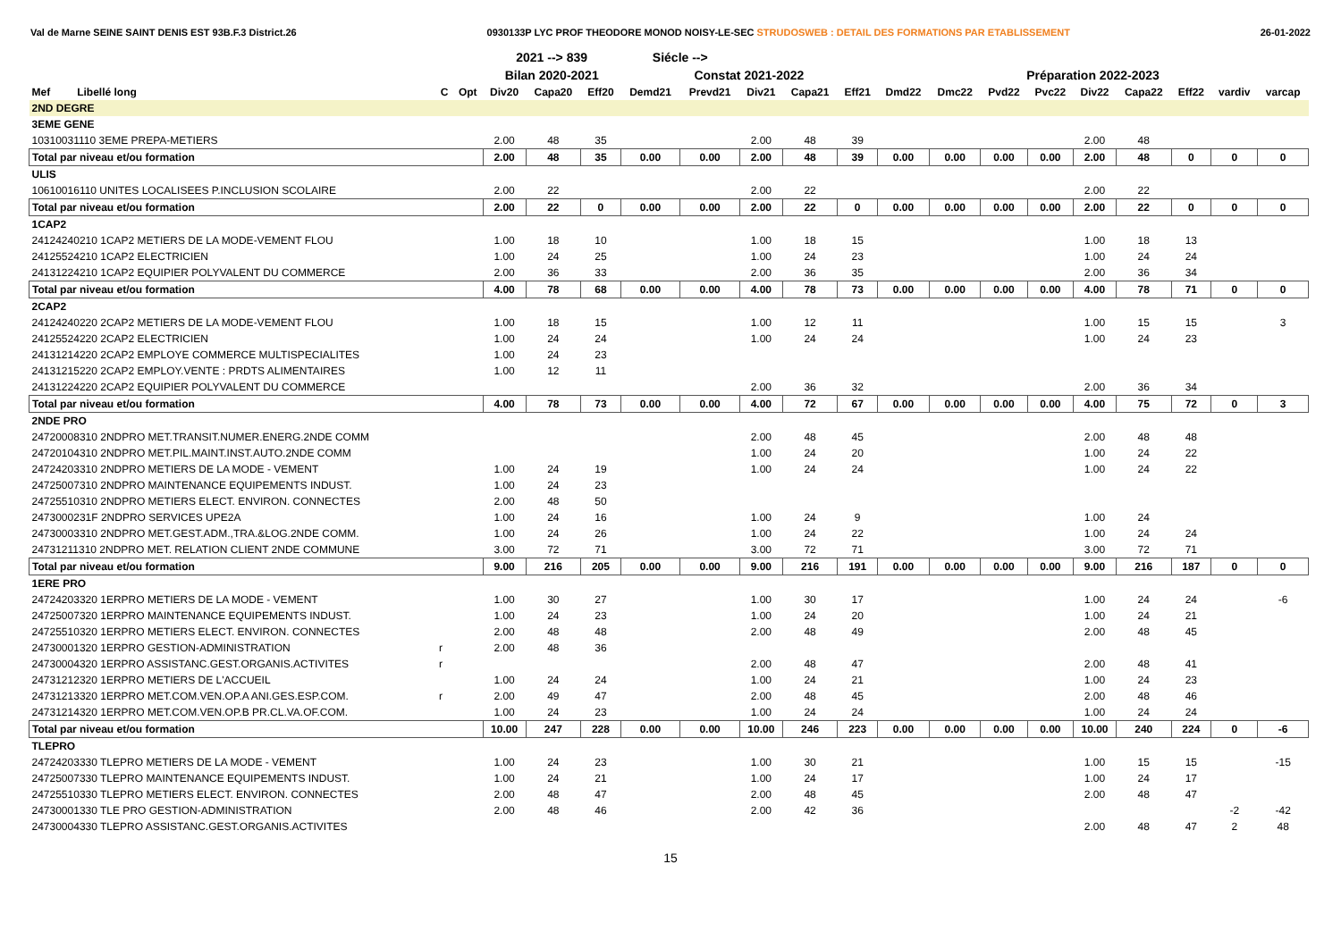Val de Marne SEINE SAINT DENIS EST 93B.F.3 District.26 0930133P LYC PROF THEODORE MONOD NOISY-LE-SEC STRUDOSWEB : DETAIL DES FORMATIONS PAR ETABLISSEMENT 26-01-2022
| | | | 2021 --> 839 | | | Siécle --> | | | | | | | | | | | | | |
| --- | --- | --- | --- | --- | --- | --- | --- | --- | --- | --- | --- | --- | --- | --- | --- | --- | --- | --- | --- |
| | | | Bilan 2020-2021 | | | Constat 2021-2022 | | | | | Préparation 2022-2023 | | | | | | | | |
| Mef Libellé long | C | Opt | Div20 | Capa20 | Eff20 | Demd21 | Prevd21 | Div21 | Capa21 | Eff21 | Dmd22 | Dmc22 | Pvd22 | Pvc22 | Div22 | Capa22 | Eff22 | vardiv | varcap |
| 2ND DEGRE | | | | | | | | | | | | | | | | | | | |
| 3EME GENE | | | | | | | | | | | | | | | | | | | |
| 10310031110 3EME PREPA-METIERS | | | 2.00 | 48 | 35 | | | 2.00 | 48 | 39 | | | | | 2.00 | 48 | | | |
| Total par niveau et/ou formation | | | 2.00 | 48 | 35 | 0.00 | 0.00 | 2.00 | 48 | 39 | 0.00 | 0.00 | 0.00 | 0.00 | 2.00 | 48 | 0 | 0 | 0 |
| ULIS | | | | | | | | | | | | | | | | | | | |
| 10610016110 UNITES LOCALISEES P.INCLUSION SCOLAIRE | | | 2.00 | 22 | | | | 2.00 | 22 | | | | | | 2.00 | 22 | | | |
| Total par niveau et/ou formation | | | 2.00 | 22 | 0 | 0.00 | 0.00 | 2.00 | 22 | 0 | 0.00 | 0.00 | 0.00 | 0.00 | 2.00 | 22 | 0 | 0 | 0 |
| 1CAP2 | | | | | | | | | | | | | | | | | | | |
| 24124240210 1CAP2 METIERS DE LA MODE-VEMENT FLOU | | | 1.00 | 18 | 10 | | | 1.00 | 18 | 15 | | | | | 1.00 | 18 | 13 | | |
| 24125524210 1CAP2 ELECTRICIEN | | | 1.00 | 24 | 25 | | | 1.00 | 24 | 23 | | | | | 1.00 | 24 | 24 | | |
| 24131224210 1CAP2 EQUIPIER POLYVALENT DU COMMERCE | | | 2.00 | 36 | 33 | | | 2.00 | 36 | 35 | | | | | 2.00 | 36 | 34 | | |
| Total par niveau et/ou formation | | | 4.00 | 78 | 68 | 0.00 | 0.00 | 4.00 | 78 | 73 | 0.00 | 0.00 | 0.00 | 0.00 | 4.00 | 78 | 71 | 0 | 0 |
| 2CAP2 | | | | | | | | | | | | | | | | | | | |
| 24124240220 2CAP2 METIERS DE LA MODE-VEMENT FLOU | | | 1.00 | 18 | 15 | | | 1.00 | 12 | 11 | | | | | 1.00 | 15 | 15 | | 3 |
| 24125524220 2CAP2 ELECTRICIEN | | | 1.00 | 24 | 24 | | | 1.00 | 24 | 24 | | | | | 1.00 | 24 | 23 | | |
| 24131214220 2CAP2 EMPLOYE COMMERCE MULTISPECIALITES | | | 1.00 | 24 | 23 | | | | | | | | | | | | | | |
| 24131215220 2CAP2 EMPLOY.VENTE : PRDTS ALIMENTAIRES | | | 1.00 | 12 | 11 | | | | | | | | | | | | | | |
| 24131224220 2CAP2 EQUIPIER POLYVALENT DU COMMERCE | | | | | | | | 2.00 | 36 | 32 | | | | | 2.00 | 36 | 34 | | |
| Total par niveau et/ou formation | | | 4.00 | 78 | 73 | 0.00 | 0.00 | 4.00 | 72 | 67 | 0.00 | 0.00 | 0.00 | 0.00 | 4.00 | 75 | 72 | 0 | 3 |
| 2NDE PRO | | | | | | | | | | | | | | | | | | | |
| 24720008310 2NDPRO MET.TRANSIT.NUMER.ENERG.2NDE COMM | | | | | | | | 2.00 | 48 | 45 | | | | | 2.00 | 48 | 48 | | |
| 24720104310 2NDPRO MET.PIL.MAINT.INST.AUTO.2NDE COMM | | | | | | | | 1.00 | 24 | 20 | | | | | 1.00 | 24 | 22 | | |
| 24724203310 2NDPRO METIERS DE LA MODE - VEMENT | | | 1.00 | 24 | 19 | | | 1.00 | 24 | 24 | | | | | 1.00 | 24 | 22 | | |
| 24725007310 2NDPRO MAINTENANCE EQUIPEMENTS INDUST. | | | 1.00 | 24 | 23 | | | | | | | | | | | | | | |
| 24725510310 2NDPRO METIERS ELECT. ENVIRON. CONNECTES | | | 2.00 | 48 | 50 | | | | | | | | | | | | | | |
| 2473000231F 2NDPRO SERVICES UPE2A | | | 1.00 | 24 | 16 | | | 1.00 | 24 | 9 | | | | | 1.00 | 24 | | | |
| 24730003310 2NDPRO MET.GEST.ADM.,TRA.&LOG.2NDE COMM. | | | 1.00 | 24 | 26 | | | 1.00 | 24 | 22 | | | | | 1.00 | 24 | 24 | | |
| 24731211310 2NDPRO MET. RELATION CLIENT 2NDE COMMUNE | | | 3.00 | 72 | 71 | | | 3.00 | 72 | 71 | | | | | 3.00 | 72 | 71 | | |
| Total par niveau et/ou formation | | | 9.00 | 216 | 205 | 0.00 | 0.00 | 9.00 | 216 | 191 | 0.00 | 0.00 | 0.00 | 0.00 | 9.00 | 216 | 187 | 0 | 0 |
| 1ERE PRO | | | | | | | | | | | | | | | | | | | |
| 24724203320 1ERPRO METIERS DE LA MODE - VEMENT | | | 1.00 | 30 | 27 | | | 1.00 | 30 | 17 | | | | | 1.00 | 24 | 24 | | -6 |
| 24725007320 1ERPRO MAINTENANCE EQUIPEMENTS INDUST. | | | 1.00 | 24 | 23 | | | 1.00 | 24 | 20 | | | | | 1.00 | 24 | 21 | | |
| 24725510320 1ERPRO METIERS ELECT. ENVIRON. CONNECTES | | | 2.00 | 48 | 48 | | | 2.00 | 48 | 49 | | | | | 2.00 | 48 | 45 | | |
| 24730001320 1ERPRO GESTION-ADMINISTRATION | r | | 2.00 | 48 | 36 | | | | | | | | | | | | | | |
| 24730004320 1ERPRO ASSISTANC.GEST.ORGANIS.ACTIVITES | r | | | | | | | 2.00 | 48 | 47 | | | | | 2.00 | 48 | 41 | | |
| 24731212320 1ERPRO METIERS DE L'ACCUEIL | | | 1.00 | 24 | 24 | | | 1.00 | 24 | 21 | | | | | 1.00 | 24 | 23 | | |
| 24731213320 1ERPRO MET.COM.VEN.OP.A ANI.GES.ESP.COM. | r | | 2.00 | 49 | 47 | | | 2.00 | 48 | 45 | | | | | 2.00 | 48 | 46 | | |
| 24731214320 1ERPRO MET.COM.VEN.OP.B PR.CL.VA.OF.COM. | | | 1.00 | 24 | 23 | | | 1.00 | 24 | 24 | | | | | 1.00 | 24 | 24 | | |
| Total par niveau et/ou formation | | | 10.00 | 247 | 228 | 0.00 | 0.00 | 10.00 | 246 | 223 | 0.00 | 0.00 | 0.00 | 0.00 | 10.00 | 240 | 224 | 0 | -6 |
| TLEPRO | | | | | | | | | | | | | | | | | | | |
| 24724203330 TLEPRO METIERS DE LA MODE - VEMENT | | | 1.00 | 24 | 23 | | | 1.00 | 30 | 21 | | | | | 1.00 | 15 | 15 | | -15 |
| 24725007330 TLEPRO MAINTENANCE EQUIPEMENTS INDUST. | | | 1.00 | 24 | 21 | | | 1.00 | 24 | 17 | | | | | 1.00 | 24 | 17 | | |
| 24725510330 TLEPRO METIERS ELECT. ENVIRON. CONNECTES | | | 2.00 | 48 | 47 | | | 2.00 | 48 | 45 | | | | | 2.00 | 48 | 47 | | |
| 24730001330 TLE PRO GESTION-ADMINISTRATION | | | 2.00 | 48 | 46 | | | 2.00 | 42 | 36 | | | | | | | | -2 | -42 |
| 24730004330 TLEPRO ASSISTANC.GEST.ORGANIS.ACTIVITES | | | | | | | | | | | | | | | 2.00 | 48 | 47 | 2 | 48 |
15